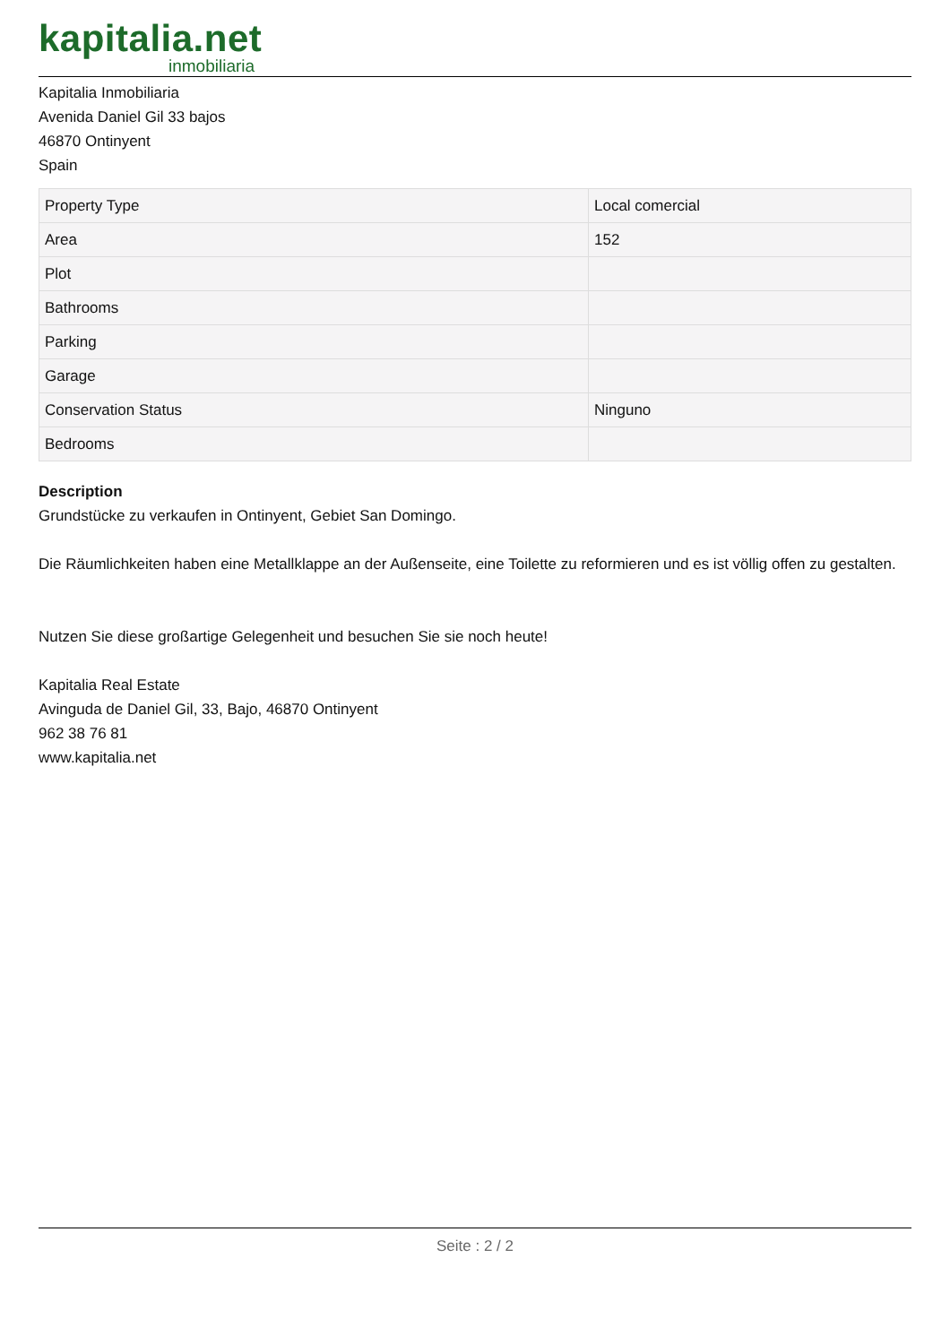kapitalia.net
inmobiliaria
Kapitalia Inmobiliaria
Avenida Daniel Gil 33 bajos
46870 Ontinyent
Spain
| Property Type | Local comercial |
| Area | 152 |
| Plot | |
| Bathrooms | |
| Parking | |
| Garage | |
| Conservation Status | Ninguno |
| Bedrooms | |
Description
Grundstücke zu verkaufen in Ontinyent, Gebiet San Domingo.
Die Räumlichkeiten haben eine Metallklappe an der Außenseite, eine Toilette zu reformieren und es ist völlig offen zu gestalten.
Nutzen Sie diese großartige Gelegenheit und besuchen Sie sie noch heute!
Kapitalia Real Estate
Avinguda de Daniel Gil, 33, Bajo, 46870 Ontinyent
962 38 76 81
www.kapitalia.net
Seite : 2 / 2